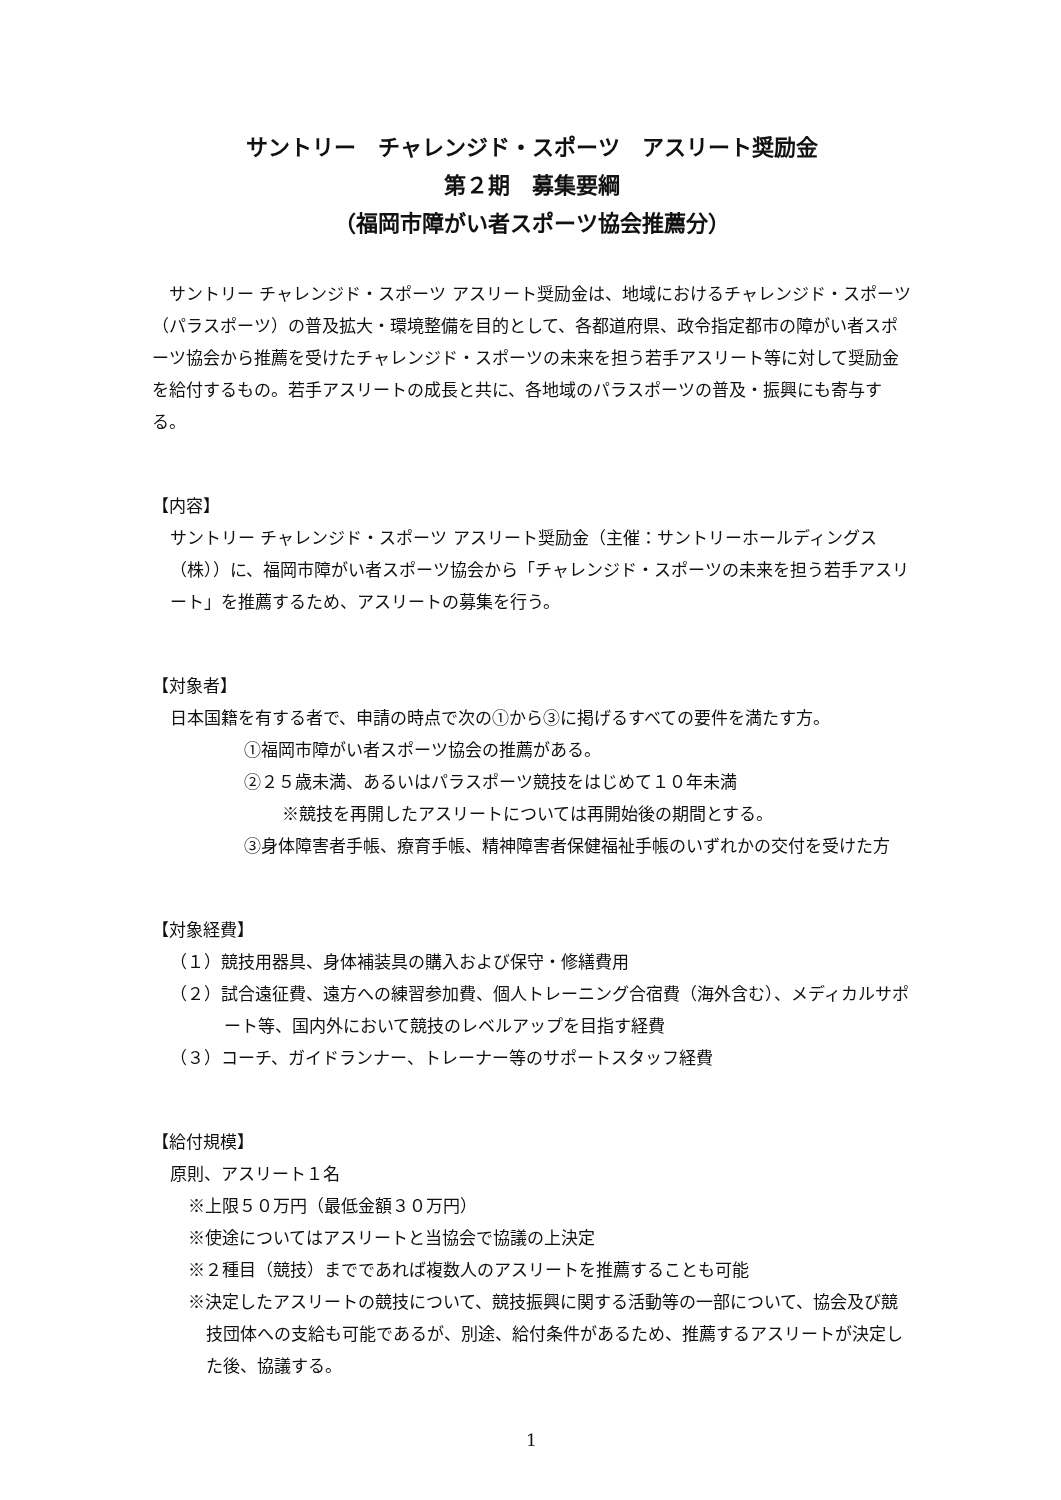サントリー　チャレンジド・スポーツ　アスリート奨励金
第２期　募集要綱
（福岡市障がい者スポーツ協会推薦分）
　サントリー チャレンジド・スポーツ アスリート奨励金は、地域におけるチャレンジド・スポーツ（パラスポーツ）の普及拡大・環境整備を目的として、各都道府県、政令指定都市の障がい者スポーツ協会から推薦を受けたチャレンジド・スポーツの未来を担う若手アスリート等に対して奨励金を給付するもの。若手アスリートの成長と共に、各地域のパラスポーツの普及・振興にも寄与する。
【内容】
サントリー チャレンジド・スポーツ アスリート奨励金（主催：サントリーホールディングス（株））に、福岡市障がい者スポーツ協会から「チャレンジド・スポーツの未来を担う若手アスリート」を推薦するため、アスリートの募集を行う。
【対象者】
日本国籍を有する者で、申請の時点で次の①から③に掲げるすべての要件を満たす方。
①福岡市障がい者スポーツ協会の推薦がある。
②２５歳未満、あるいはパラスポーツ競技をはじめて１０年未満
※競技を再開したアスリートについては再開始後の期間とする。
③身体障害者手帳、療育手帳、精神障害者保健福祉手帳のいずれかの交付を受けた方
【対象経費】
（１）競技用器具、身体補装具の購入および保守・修繕費用
（２）試合遠征費、遠方への練習参加費、個人トレーニング合宿費（海外含む）、メディカルサポート等、国内外において競技のレベルアップを目指す経費
（３）コーチ、ガイドランナー、トレーナー等のサポートスタッフ経費
【給付規模】
原則、アスリート１名
※上限５０万円（最低金額３０万円）
※使途についてはアスリートと当協会で協議の上決定
※２種目（競技）までであれば複数人のアスリートを推薦することも可能
※決定したアスリートの競技について、競技振興に関する活動等の一部について、協会及び競技団体への支給も可能であるが、別途、給付条件があるため、推薦するアスリートが決定した後、協議する。
1